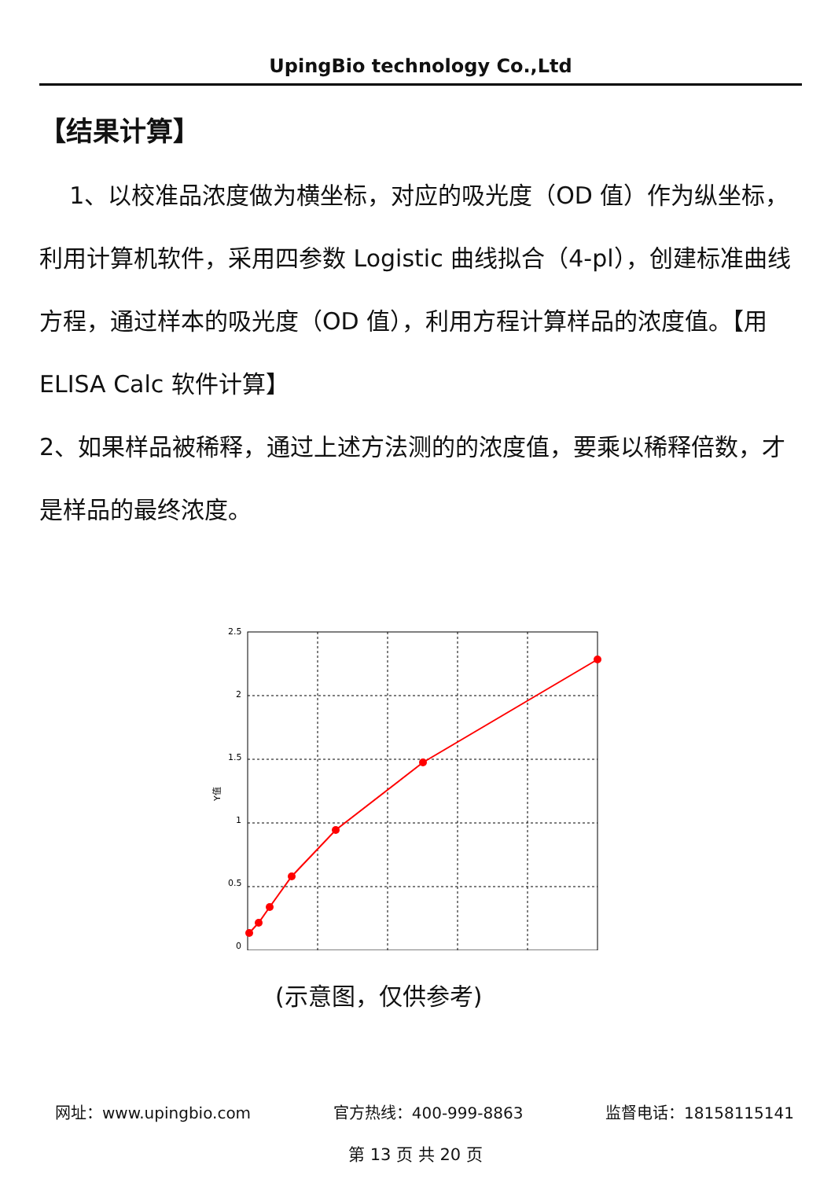UpingBio technology Co.,Ltd
【结果计算】
1、以校准品浓度做为横坐标，对应的吸光度（OD 值）作为纵坐标，利用计算机软件，采用四参数 Logistic 曲线拟合（4-pl），创建标准曲线方程，通过样本的吸光度（OD 值），利用方程计算样品的浓度值。【用 ELISA Calc 软件计算】
2、如果样品被稀释，通过上述方法测的的浓度值，要乘以稀释倍数，才是样品的最终浓度。
2.5
2
1.5
1
0.5
0
Y值
(示意图，仅供参考)
网址：www.upingbio.com 官方热线：400-999-8863 监督电话：18158115141
第 13 页 共 20 页